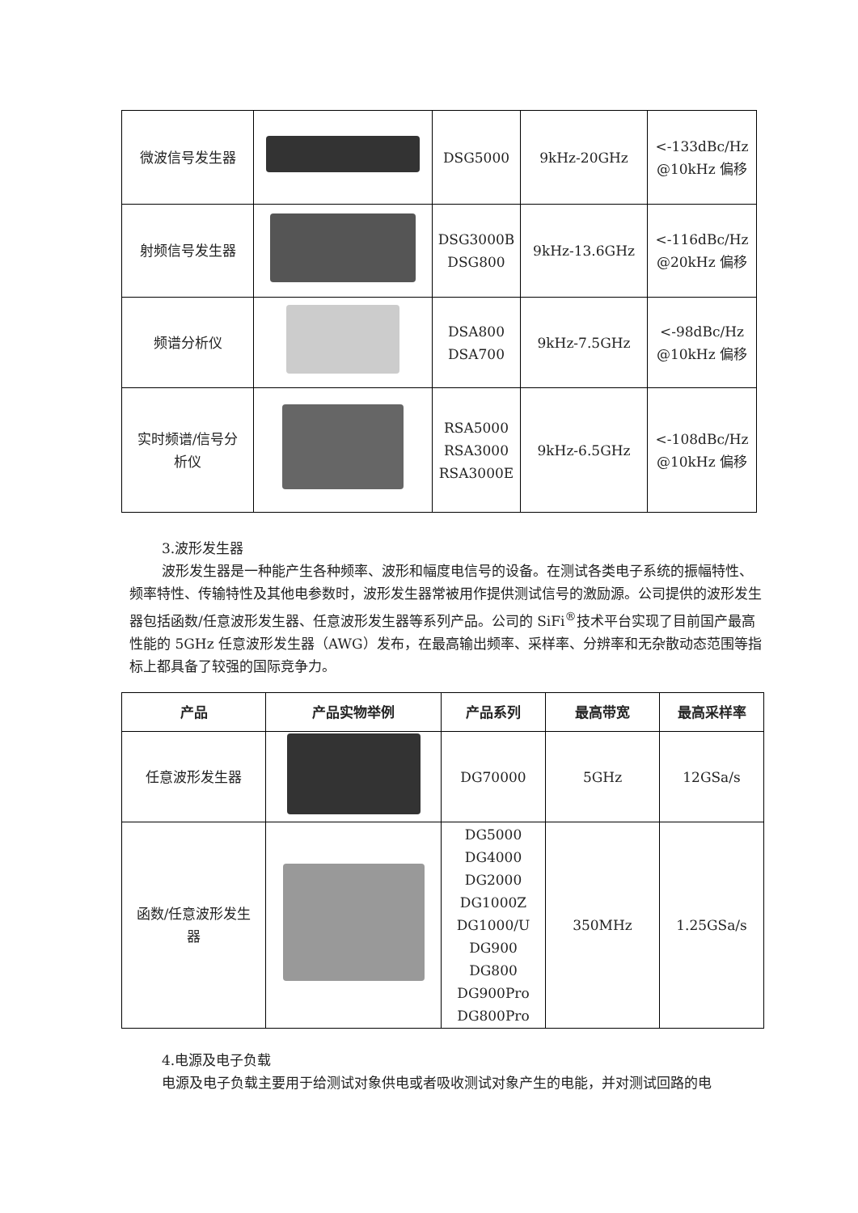| 微波信号发生器 | | DSG5000 | 9kHz-20GHz | <-133dBc/Hz @10kHz 偏移 |
| 射频信号发生器 | | DSG3000B DSG800 | 9kHz-13.6GHz | <-116dBc/Hz @20kHz 偏移 |
| 频谱分析仪 | | DSA800 DSA700 | 9kHz-7.5GHz | <-98dBc/Hz @10kHz 偏移 |
| 实时频谱/信号分 析仪 | | RSA5000 RSA3000 RSA3000E | 9kHz-6.5GHz | <-108dBc/Hz @10kHz 偏移 |
3.波形发生器
波形发生器是一种能产生各种频率、波形和幅度电信号的设备。在测试各类电子系统的振幅特性、频率特性、传输特性及其他电参数时，波形发生器常被用作提供测试信号的激励源。公司提供的波形发生器包括函数/任意波形发生器、任意波形发生器等系列产品。公司的 SiFi<sup>®</sup>技术平台实现了目前国产最高性能的 5GHz 任意波形发生器（AWG）发布，在最高输出频率、采样率、分辨率和无杂散动态范围等指标上都具备了较强的国际竞争力。
| 产品 | 产品实物举例 | 产品系列 | 最高带宽 | 最高采样率 |
| --- | --- | --- | --- | --- |
| 任意波形发生器 | | DG70000 | 5GHz | 12GSa/s |
| 函数/任意波形发生 器 | | DG5000 DG4000 DG2000 DG1000Z DG1000/U DG900 DG800 DG900Pro DG800Pro | 350MHz | 1.25GSa/s |
4.电源及电子负载
电源及电子负载主要用于给测试对象供电或者吸收测试对象产生的电能，并对测试回路的电